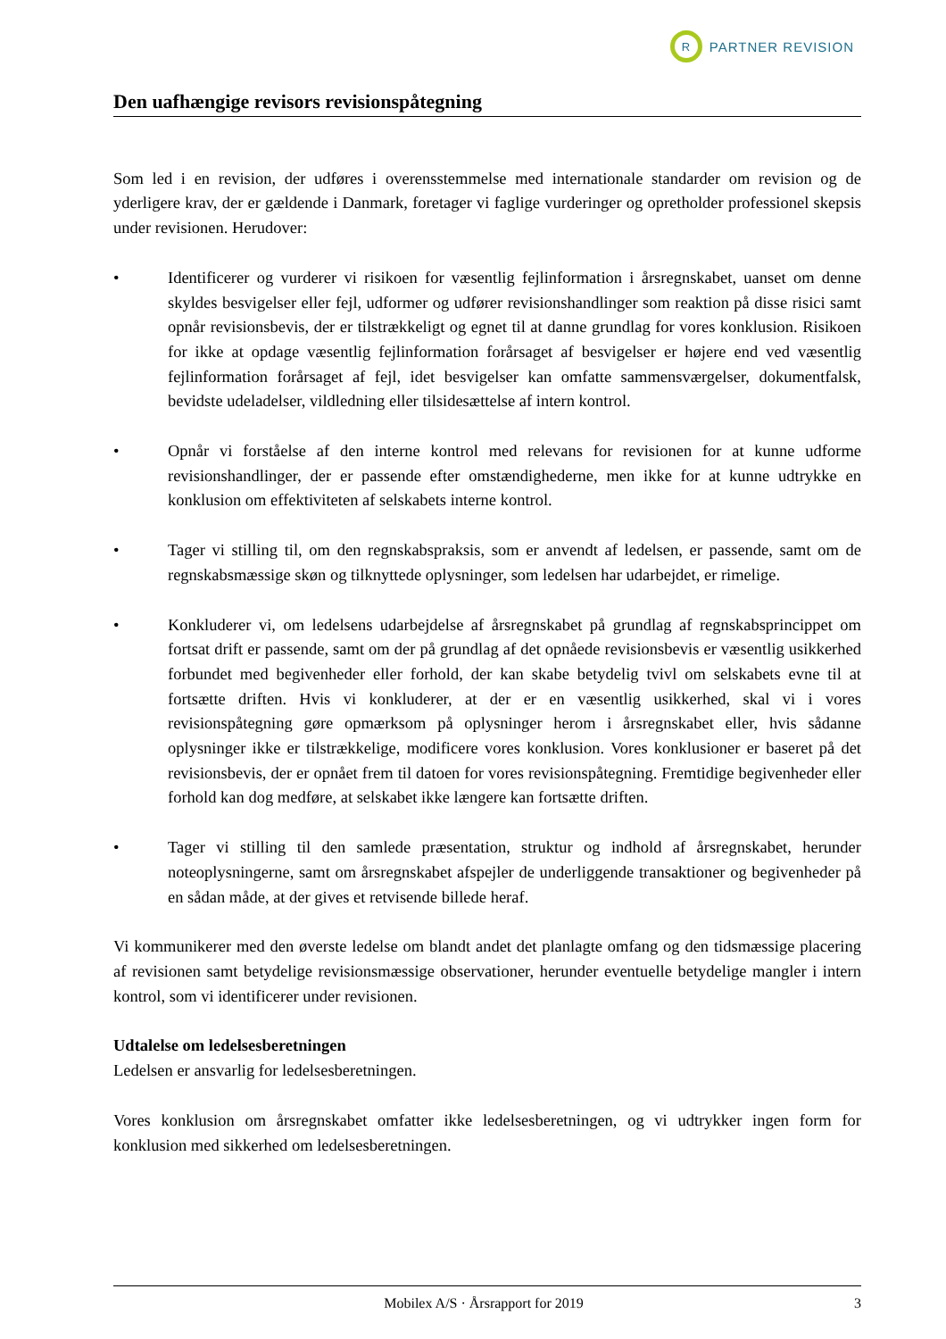R
PARTNER REVISION
Den uafhængige revisors revisionspåtegning
Som led i en revision, der udføres i overensstemmelse med internationale standarder om revision og de yderligere krav, der er gældende i Danmark, foretager vi faglige vurderinger og opretholder professionel skepsis under revisionen. Herudover:
• Identificerer og vurderer vi risikoen for væsentlig fejlinformation i årsregnskabet, uanset om denne skyldes besvigelser eller fejl, udformer og udfører revisionshandlinger som reaktion på disse risici samt opnår revisionsbevis, der er tilstrækkeligt og egnet til at danne grundlag for vores konklusion. Risikoen for ikke at opdage væsentlig fejlinformation forårsaget af besvigelser er højere end ved væsentlig fejlinformation forårsaget af fejl, idet besvigelser kan omfatte sammensværgelser, dokumentfalsk, bevidste udeladelser, vildledning eller tilsidesættelse af intern kontrol.
• Opnår vi forståelse af den interne kontrol med relevans for revisionen for at kunne udforme revisionshandlinger, der er passende efter omstændighederne, men ikke for at kunne udtrykke en konklusion om effektiviteten af selskabets interne kontrol.
• Tager vi stilling til, om den regnskabspraksis, som er anvendt af ledelsen, er passende, samt om de regnskabsmæssige skøn og tilknyttede oplysninger, som ledelsen har udarbejdet, er rimelige.
• Konkluderer vi, om ledelsens udarbejdelse af årsregnskabet på grundlag af regnskabsprincippet om fortsat drift er passende, samt om der på grundlag af det opnåede revisionsbevis er væsentlig usikkerhed forbundet med begivenheder eller forhold, der kan skabe betydelig tvivl om selskabets evne til at fortsætte driften. Hvis vi konkluderer, at der er en væsentlig usikkerhed, skal vi i vores revisionspåtegning gøre opmærksom på oplysninger herom i årsregnskabet eller, hvis sådanne oplysninger ikke er tilstrækkelige, modificere vores konklusion. Vores konklusioner er baseret på det revisionsbevis, der er opnået frem til datoen for vores revisionspåtegning. Fremtidige begivenheder eller forhold kan dog medføre, at selskabet ikke længere kan fortsætte driften.
• Tager vi stilling til den samlede præsentation, struktur og indhold af årsregnskabet, herunder noteoplysningerne, samt om årsregnskabet afspejler de underliggende transaktioner og begivenheder på en sådan måde, at der gives et retvisende billede heraf.
Vi kommunikerer med den øverste ledelse om blandt andet det planlagte omfang og den tidsmæssige placering af revisionen samt betydelige revisionsmæssige observationer, herunder eventuelle betydelige mangler i intern kontrol, som vi identificerer under revisionen.
Udtalelse om ledelsesberetningen
Ledelsen er ansvarlig for ledelsesberetningen.
Vores konklusion om årsregnskabet omfatter ikke ledelsesberetningen, og vi udtrykker ingen form for konklusion med sikkerhed om ledelsesberetningen.
Mobilex A/S · Årsrapport for 2019 3